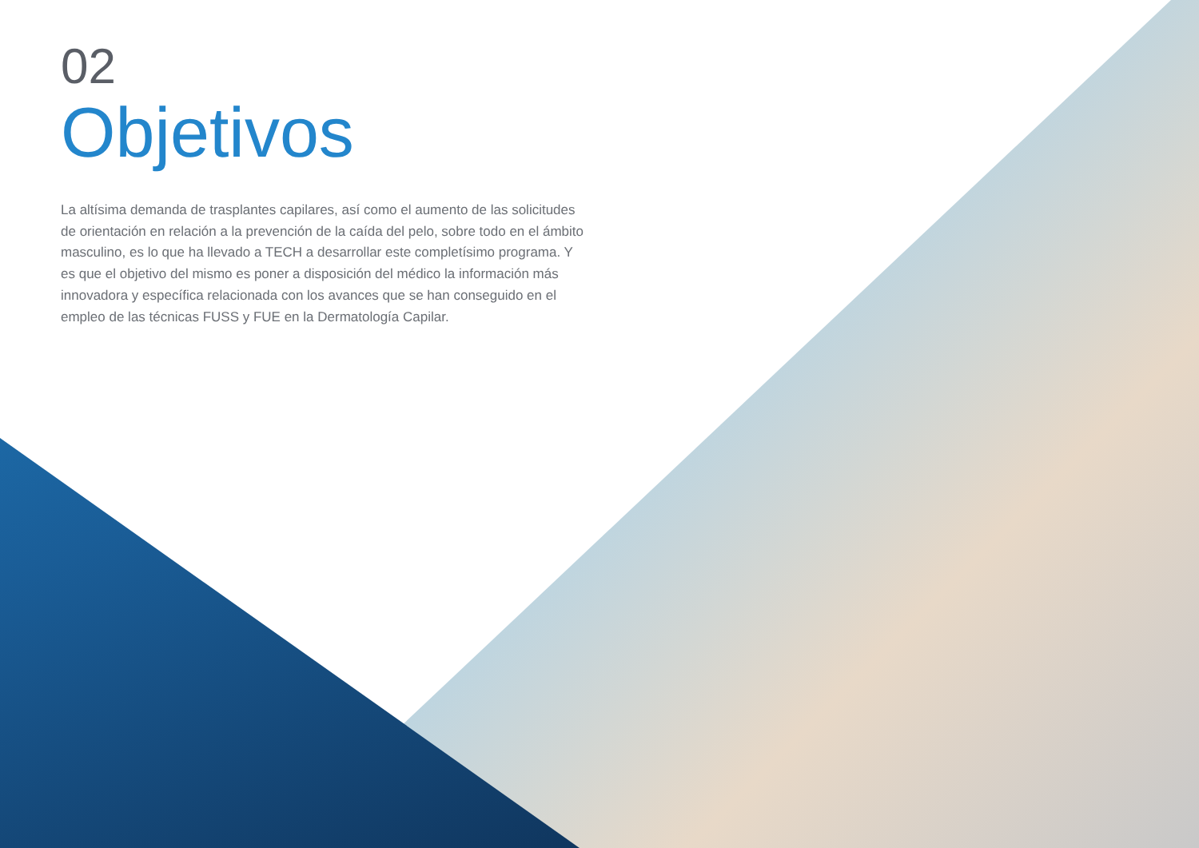02
Objetivos
La altísima demanda de trasplantes capilares, así como el aumento de las solicitudes de orientación en relación a la prevención de la caída del pelo, sobre todo en el ámbito masculino, es lo que ha llevado a TECH a desarrollar este completísimo programa. Y es que el objetivo del mismo es poner a disposición del médico la información más innovadora y específica relacionada con los avances que se han conseguido en el empleo de las técnicas FUSS y FUE en la Dermatología Capilar.